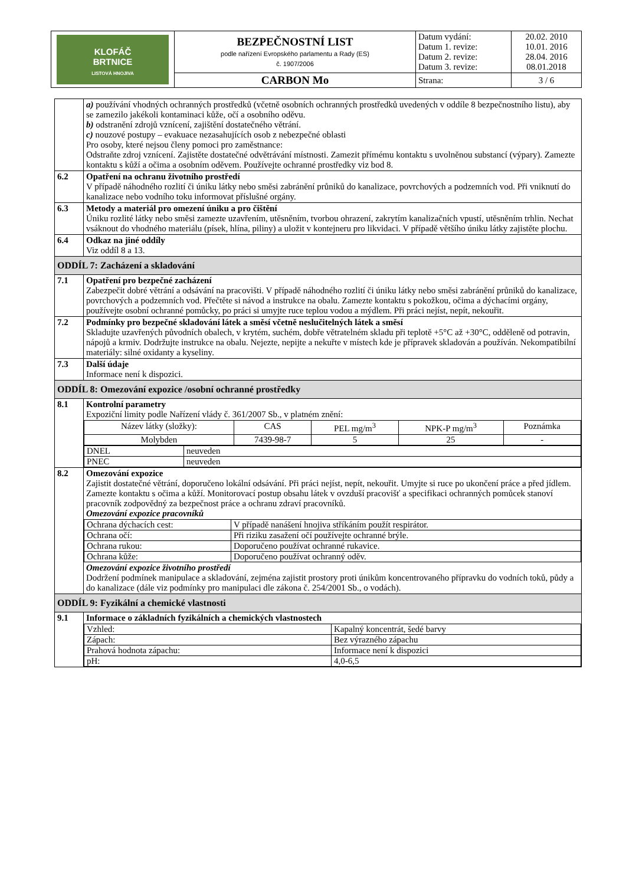| KLOFÁČ BRTNICE LISTOVÁ HNOJIVA | BEZPEČNOSTNÍ LIST podle nařízení Evropského parlamentu a Rady (ES) č. 1907/2006 | Datum vydání: Datum 1. revize: Datum 2. revize: Datum 3. revize: | 20.02. 2010 10.01. 2016 28.04. 2016 08.01.2018 |
| | CARBON Mo | Strana: | 3 / 6 |
| | a) používání vhodných ochranných prostředků (včetně osobních ochranných prostředků uvedených v oddíle 8 bezpečnostního listu), aby se zamezilo jakékoli kontaminaci kůže, očí a osobního oděvu. b) odstranění zdrojů vznícení, zajištění dostatečného větrání. c) nouzové postupy – evakuace nezasahujících osob z nebezpečné oblasti Pro osoby, které nejsou členy pomoci pro zaměstnance: Odstraňte zdroj vznícení. Zajistěte dostatečné odvětrávání místnosti. Zamezit přímému kontaktu s uvolněnou substancí (výpary). Zamezte kontaktu s kůží a očima a osobním oděvem. Používejte ochranné prostředky viz bod 8. |
| 6.2 | Opatření na ochranu životního prostředí V případě náhodného rozlití či úniku látky nebo směsi zabránění průniků do kanalizace, povrchových a podzemních vod. Při vniknutí do kanalizace nebo vodního toku informovat příslušné orgány. |
| 6.3 | Metody a materiál pro omezení úniku a pro čištění Úniku rozlité látky nebo směsi zamezte uzavřením, utěsněním, tvorbou ohrazení, zakrytím kanalizačních vpustí, utěsněním trhlin. Nechat vsáknout do vhodného materiálu (písek, hlína, piliny) a uložit v kontejneru pro likvidaci. V případě většího úniku látky zajistěte plochu. |
| 6.4 | Odkaz na jiné oddíly Viz oddíl 8 a 13. |
| ODDÍL 7: Zacházení a skladování | |
| 7.1 | Opatření pro bezpečné zacházení Zabezpečit dobré větrání a odsávání na pracovišti. V případě náhodného rozlití či úniku látky nebo směsi zabránění průniků do kanalizace, povrchových a podzemních vod. Přečtěte si návod a instrukce na obalu. Zamezte kontaktu s pokožkou, očima a dýchacími orgány, používejte osobní ochranné pomůcky, po práci si umyjte ruce teplou vodou a mýdlem. Při práci nejíst, nepít, nekouřit. |
| 7.2 | Podmínky pro bezpečné skladování látek a směsí včetně neslučitelných látek a směsí Skladujte uzavřených původních obalech, v krytém, suchém, dobře větratelném skladu při teplotě +5°C až +30°C, odděleně od potravin, nápojů a krmiv. Dodržujte instrukce na obalu. Nejezte, nepijte a nekuřte v místech kde je přípravek skladován a používán. Nekompatibilní materiály: silné oxidanty a kyseliny. |
| 7.3 | Další údaje Informace není k dispozici. |
| ODDÍL 8: Omezování expozice /osobní ochranné prostředky | |
| 8.1 | Kontrolní parametry Expoziční limity podle Nařízení vlády č. 361/2007 Sb., v platném znění: / Název látky (složky): / CAS / PEL mg/m<sup>3</sup> / NPK-P mg/m<sup>3</sup> / Poznámka / / --- / --- / --- / --- / --- / / Molybden / 7439-98-7 / 5 / 25 / - / / DNEL / neuveden / / PNEC / neuveden / |
| 8.2 | Omezování expozice Zajistit dostatečné větrání, doporučeno lokální odsávání. Při práci nejíst, nepít, nekouřit. Umyjte si ruce po ukončení práce a před jídlem. Zamezte kontaktu s očima a kůží. Monitorovací postup obsahu látek v ovzduší pracovišť a specifikaci ochranných pomůcek stanoví pracovník zodpovědný za bezpečnost práce a ochranu zdraví pracovníků. Omezování expozice pracovníků / Ochrana dýchacích cest: / V případě nanášení hnojiva stříkáním použít respirátor. / / Ochrana očí: / Při riziku zasažení očí používejte ochranné brýle. / / Ochrana rukou: / Doporučeno používat ochranné rukavice. / / Ochrana kůže: / Doporučeno používat ochranný oděv. / Omezování expozice životního prostředí Dodržení podmínek manipulace a skladování, zejména zajistit prostory proti únikům koncentrovaného přípravku do vodních toků, půdy a do kanalizace (dále viz podmínky pro manipulaci dle zákona č. 254/2001 Sb., o vodách). |
| ODDÍL 9: Fyzikální a chemické vlastnosti | |
| 9.1 | Informace o základních fyzikálních a chemických vlastnostech / Vzhled: / Kapalný koncentrát, šedé barvy / / Zápach: / Bez výrazného zápachu / / Prahová hodnota zápachu: / Informace není k dispozici / / pH: / 4,0-6,5 / |